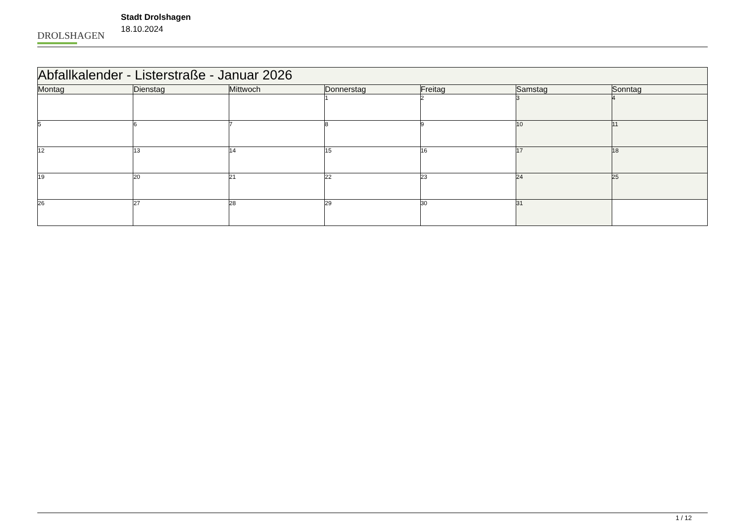DROLSHAGEN
Stadt Drolshagen
18.10.2024
| Abfallkalender - Listerstraße - Januar 2026 | | | | | | |
| --- | --- | --- | --- | --- | --- | --- |
| Montag | Dienstag | Mittwoch | Donnerstag | Freitag | Samstag | Sonntag |
| | | | 1 | 2 | 3 | 4 |
| 5 | 6 | 7 | 8 | 9 | 10 | 11 |
| 12 | 13 | 14 | 15 | 16 | 17 | 18 |
| 19 | 20 | 21 | 22 | 23 | 24 | 25 |
| 26 | 27 | 28 | 29 | 30 | 31 | |
1 / 12